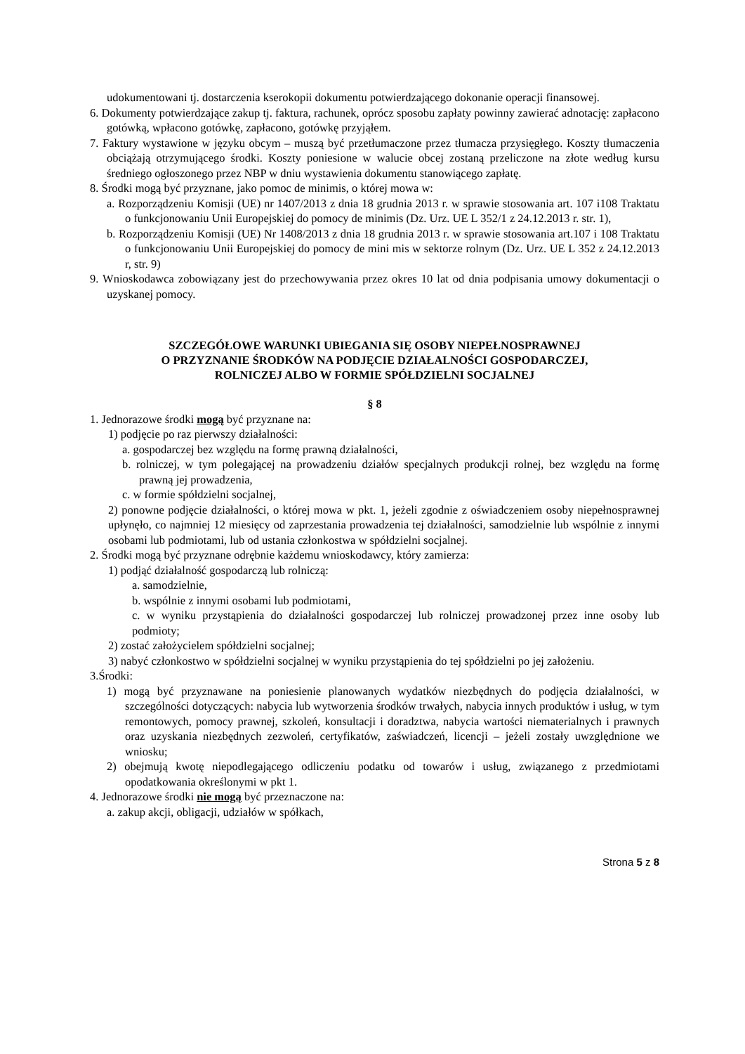udokumentowani tj. dostarczenia kserokopii dokumentu potwierdzającego dokonanie operacji finansowej.
6. Dokumenty potwierdzające zakup tj. faktura, rachunek, oprócz sposobu zapłaty powinny zawierać adnotację: zapłacono gotówką, wpłacono gotówkę, zapłacono, gotówkę przyjąłem.
7. Faktury wystawione w języku obcym – muszą być przetłumaczone przez tłumacza przysięgłego. Koszty tłumaczenia obciążają otrzymującego środki. Koszty poniesione w walucie obcej zostaną przeliczone na złote według kursu średniego ogłoszonego przez NBP w dniu wystawienia dokumentu stanowiącego zapłatę.
8. Środki mogą być przyznane, jako pomoc de minimis, o której mowa w:
a. Rozporządzeniu Komisji (UE) nr 1407/2013 z dnia 18 grudnia 2013 r. w sprawie stosowania art. 107 i108 Traktatu o funkcjonowaniu Unii Europejskiej do pomocy de minimis (Dz. Urz. UE L 352/1 z 24.12.2013 r. str. 1),
b. Rozporządzeniu Komisji (UE) Nr 1408/2013 z dnia 18 grudnia 2013 r. w sprawie stosowania art.107 i 108 Traktatu o funkcjonowaniu Unii Europejskiej do pomocy de mini mis w sektorze rolnym (Dz. Urz. UE L 352 z 24.12.2013 r, str. 9)
9. Wnioskodawca zobowiązany jest do przechowywania przez okres 10 lat od dnia podpisania umowy dokumentacji o uzyskanej pomocy.
SZCZEGÓŁOWE WARUNKI UBIEGANIA SIĘ OSOBY NIEPEŁNOSPRAWNEJ
O PRZYZNANIE ŚRODKÓW NA PODJĘCIE DZIAŁALNOŚCI GOSPODARCZEJ,
ROLNICZEJ ALBO W FORMIE SPÓŁDZIELNI SOCJALNEJ
§ 8
1. Jednorazowe środki mogą być przyznane na:
1) podjęcie po raz pierwszy działalności:
a. gospodarczej bez względu na formę prawną działalności,
b. rolniczej, w tym polegającej na prowadzeniu działów specjalnych produkcji rolnej, bez względu na formę prawną jej prowadzenia,
c. w formie spółdzielni socjalnej,
2) ponowne podjęcie działalności, o której mowa w pkt. 1, jeżeli zgodnie z oświadczeniem osoby niepełnosprawnej upłynęło, co najmniej 12 miesięcy od zaprzestania prowadzenia tej działalności, samodzielnie lub wspólnie z innymi osobami lub podmiotami, lub od ustania członkostwa w spółdzielni socjalnej.
2. Środki mogą być przyznane odrębnie każdemu wnioskodawcy, który zamierza:
1) podjąć działalność gospodarczą lub rolniczą:
a. samodzielnie,
b. wspólnie z innymi osobami lub podmiotami,
c. w wyniku przystąpienia do działalności gospodarczej lub rolniczej prowadzonej przez inne osoby lub podmioty;
2) zostać założycielem spółdzielni socjalnej;
3) nabyć członkostwo w spółdzielni socjalnej w wyniku przystąpienia do tej spółdzielni po jej założeniu.
3.Środki:
1) mogą być przyznawane na poniesienie planowanych wydatków niezbędnych do podjęcia działalności, w szczególności dotyczących: nabycia lub wytworzenia środków trwałych, nabycia innych produktów i usług, w tym remontowych, pomocy prawnej, szkoleń, konsultacji i doradztwa, nabycia wartości niematerialnych i prawnych oraz uzyskania niezbędnych zezwoleń, certyfikatów, zaświadczeń, licencji – jeżeli zostały uwzględnione we wniosku;
2) obejmują kwotę niepodlegającego odliczeniu podatku od towarów i usług, związanego z przedmiotami opodatkowania określonymi w pkt 1.
4. Jednorazowe środki nie mogą być przeznaczone na:
a. zakup akcji, obligacji, udziałów w spółkach,
Strona 5 z 8